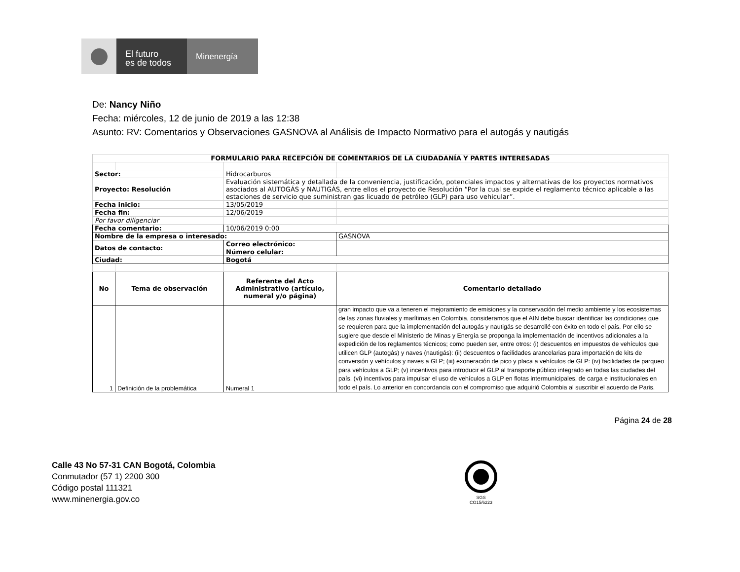El futuro
es de todos
Minenergía
De: Nancy Niño
Fecha: miércoles, 12 de junio de 2019 a las 12:38
Asunto: RV: Comentarios y Observaciones GASNOVA al Análisis de Impacto Normativo para el autogás y nautigás
| FORMULARIO PARA RECEPCIÓN DE COMENTARIOS DE LA CIUDADANÍA Y PARTES INTERESADAS | | | |
| --- | --- | --- | --- |
| Sector: | | Hidrocarburos | |
| Proyecto: Resolución | | Evaluación sistemática y detallada de la conveniencia, justificación, potenciales impactos y alternativas de los proyectos normativos asociados al AUTOGÁS y NAUTIGÁS, entre ellos el proyecto de Resolución “Por la cual se expide el reglamento técnico aplicable a las estaciones de servicio que suministran gas licuado de petróleo (GLP) para uso vehicular”. | |
| Fecha inicio: | | 13/05/2019 | |
| Fecha fin: | | 12/06/2019 | |
| Por favor diligenciar | | | |
| Fecha comentario: | | 10/06/2019 0:00 | |
| Nombre de la empresa o interesado: | | | GASNOVA |
| Datos de contacto: | | Correo electrónico: | |
| | | Número celular: | |
| Ciudad: | | Bogotá | |
| No | Tema de observación | Referente del Acto Administrativo (artículo, numeral y/o página) | Comentario detallado |
| 1 | Definición de la problemática | Numeral 1 | gran impacto que va a teneren el mejoramiento de emisiones y la conservación del medio ambiente y los ecosistemas de las zonas fluviales y marítimas en Colombia, consideramos que el AIN debe buscar identificar las condiciones que se requieren para que la implementación del autogás y nautigás se desarrollé con éxito en todo el país. Por ello se sugiere que desde el Ministerio de Minas y Energía se proponga la implementación de incentivos adicionales a la expedición de los reglamentos técnicos; como pueden ser, entre otros: (i) descuentos en impuestos de vehículos que utilicen GLP (autogás) y naves (nautigás): (ii) descuentos o facilidades arancelarias para importación de kits de conversión y vehículos y naves a GLP; (iii) exoneración de pico y placa a vehículos de GLP: (iv) facilidades de parqueo para vehículos a GLP; (v) incentivos para introducir el GLP al transporte público integrado en todas las ciudades del país. (vi) incentivos para impulsar el uso de vehículos a GLP en flotas intermunicipales, de carga e institucionales en todo el país. Lo anterior en concordancia con el compromiso que adquirió Colombia al suscribir el acuerdo de Paris. |
Página 24 de 28
Calle 43 No 57-31 CAN Bogotá, Colombia
Conmutador (57 1) 2200 300
Código postal 111321
www.minenergia.gov.co
SGS
CO15/6223